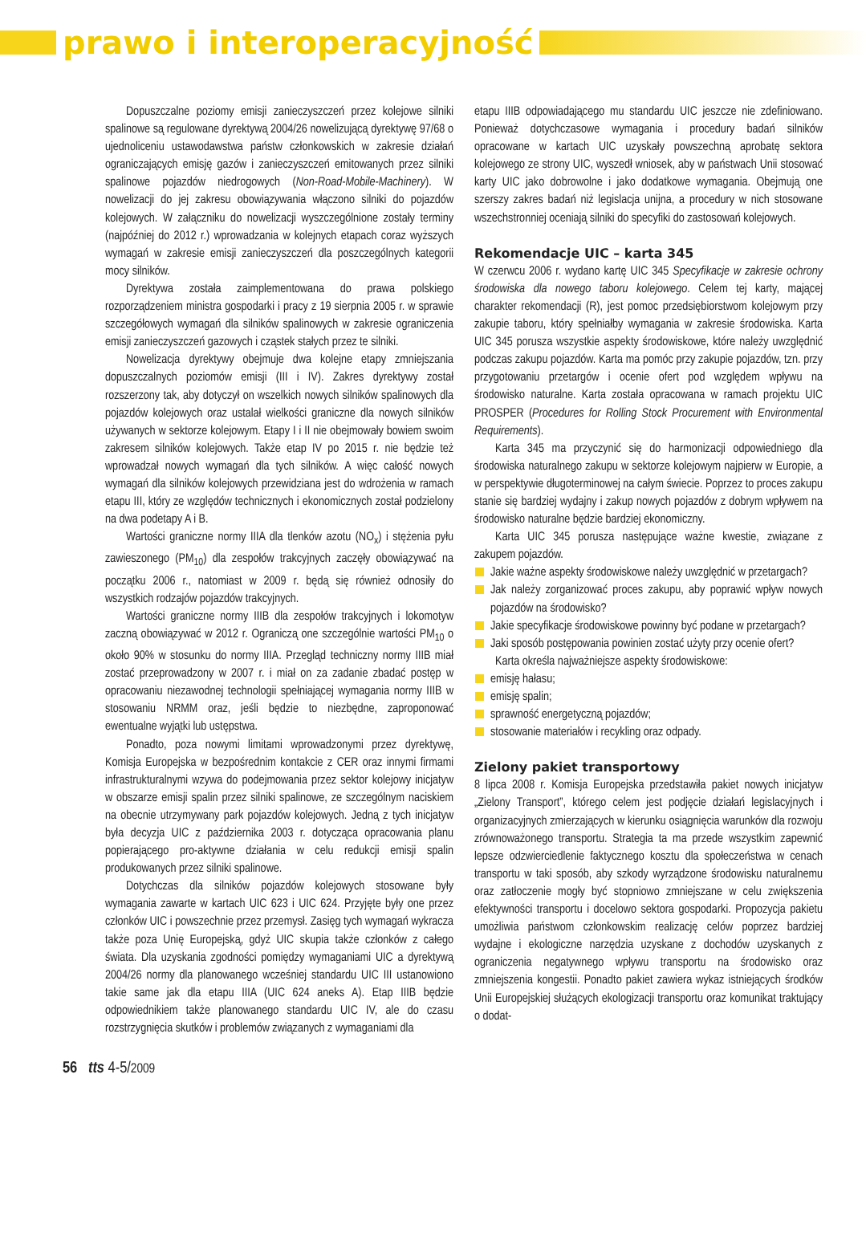prawo i interoperacyjność
Dopuszczalne poziomy emisji zanieczyszczeń przez kolejowe silniki spalinowe są regulowane dyrektywą 2004/26 nowelizującą dyrektywę 97/68 o ujednoliceniu ustawodawstwa państw członkowskich w zakresie działań ograniczających emisję gazów i zanieczyszczeń emitowanych przez silniki spalinowe pojazdów niedrogowych (Non-Road-Mobile-Machinery). W nowelizacji do jej zakresu obowiązywania włączono silniki do pojazdów kolejowych. W załączniku do nowelizacji wyszczególnione zostały terminy (najpóźniej do 2012 r.) wprowadzania w kolejnych etapach coraz wyższych wymagań w zakresie emisji zanieczyszczeń dla poszczególnych kategorii mocy silników.
Dyrektywa została zaimplementowana do prawa polskiego rozporządzeniem ministra gospodarki i pracy z 19 sierpnia 2005 r. w sprawie szczegółowych wymagań dla silników spalinowych w zakresie ograniczenia emisji zanieczyszczeń gazowych i cząstek stałych przez te silniki.
Nowelizacja dyrektywy obejmuje dwa kolejne etapy zmniejszania dopuszczalnych poziomów emisji (III i IV). Zakres dyrektywy został rozszerzony tak, aby dotyczył on wszelkich nowych silników spalinowych dla pojazdów kolejowych oraz ustalał wielkości graniczne dla nowych silników używanych w sektorze kolejowym. Etapy I i II nie obejmowały bowiem swoim zakresem silników kolejowych. Także etap IV po 2015 r. nie będzie też wprowadzał nowych wymagań dla tych silników. A więc całość nowych wymagań dla silników kolejowych przewidziana jest do wdrożenia w ramach etapu III, który ze względów technicznych i ekonomicznych został podzielony na dwa podetapy A i B.
Wartości graniczne normy IIIA dla tlenków azotu (NO<sub>x</sub>) i stężenia pyłu zawieszonego (PM<sub>10</sub>) dla zespołów trakcyjnych zaczęły obowiązywać na początku 2006 r., natomiast w 2009 r. będą się również odnosiły do wszystkich rodzajów pojazdów trakcyjnych.
Wartości graniczne normy IIIB dla zespołów trakcyjnych i lokomotyw zaczną obowiązywać w 2012 r. Ograniczą one szczególnie wartości PM<sub>10</sub> o około 90% w stosunku do normy IIIA. Przegląd techniczny normy IIIB miał zostać przeprowadzony w 2007 r. i miał on za zadanie zbadać postęp w opracowaniu niezawodnej technologii spełniającej wymagania normy IIIB w stosowaniu NRMM oraz, jeśli będzie to niezbędne, zaproponować ewentualne wyjątki lub ustępstwa.
Ponadto, poza nowymi limitami wprowadzonymi przez dyrektywę, Komisja Europejska w bezpośrednim kontakcie z CER oraz innymi firmami infrastrukturalnymi wzywa do podejmowania przez sektor kolejowy inicjatyw w obszarze emisji spalin przez silniki spalinowe, ze szczególnym naciskiem na obecnie utrzymywany park pojazdów kolejowych. Jedną z tych inicjatyw była decyzja UIC z października 2003 r. dotycząca opracowania planu popierającego pro-aktywne działania w celu redukcji emisji spalin produkowanych przez silniki spalinowe.
Dotychczas dla silników pojazdów kolejowych stosowane były wymagania zawarte w kartach UIC 623 i UIC 624. Przyjęte były one przez członków UIC i powszechnie przez przemysł. Zasięg tych wymagań wykracza także poza Unię Europejską, gdyż UIC skupia także członków z całego świata. Dla uzyskania zgodności pomiędzy wymaganiami UIC a dyrektywą 2004/26 normy dla planowanego wcześniej standardu UIC III ustanowiono takie same jak dla etapu IIIA (UIC 624 aneks A). Etap IIIB będzie odpowiednikiem także planowanego standardu UIC IV, ale do czasu rozstrzygnięcia skutków i problemów związanych z wymaganiami dla
etapu IIIB odpowiadającego mu standardu UIC jeszcze nie zdefiniowano. Ponieważ dotychczasowe wymagania i procedury badań silników opracowane w kartach UIC uzyskały powszechną aprobatę sektora kolejowego ze strony UIC, wyszedł wniosek, aby w państwach Unii stosować karty UIC jako dobrowolne i jako dodatkowe wymagania. Obejmują one szerszy zakres badań niż legislacja unijna, a procedury w nich stosowane wszechstronniej oceniają silniki do specyfiki do zastosowań kolejowych.
Rekomendacje UIC – karta 345
W czerwcu 2006 r. wydano kartę UIC 345 Specyfikacje w zakresie ochrony środowiska dla nowego taboru kolejowego. Celem tej karty, mającej charakter rekomendacji (R), jest pomoc przedsiębiorstwom kolejowym przy zakupie taboru, który spełniałby wymagania w zakresie środowiska. Karta UIC 345 porusza wszystkie aspekty środowiskowe, które należy uwzględnić podczas zakupu pojazdów. Karta ma pomóc przy zakupie pojazdów, tzn. przy przygotowaniu przetargów i ocenie ofert pod względem wpływu na środowisko naturalne. Karta została opracowana w ramach projektu UIC PROSPER (Procedures for Rolling Stock Procurement with Environmental Requirements).
Karta 345 ma przyczynić się do harmonizacji odpowiedniego dla środowiska naturalnego zakupu w sektorze kolejowym najpierw w Europie, a w perspektywie długoterminowej na całym świecie. Poprzez to proces zakupu stanie się bardziej wydajny i zakup nowych pojazdów z dobrym wpływem na środowisko naturalne będzie bardziej ekonomiczny.
Karta UIC 345 porusza następujące ważne kwestie, związane z zakupem pojazdów.
Jakie ważne aspekty środowiskowe należy uwzględnić w przetargach?
Jak należy zorganizować proces zakupu, aby poprawić wpływ nowych pojazdów na środowisko?
Jakie specyfikacje środowiskowe powinny być podane w przetargach?
Jaki sposób postępowania powinien zostać użyty przy ocenie ofert?
Karta określa najważniejsze aspekty środowiskowe:
emisję hałasu;
emisję spalin;
sprawność energetyczną pojazdów;
stosowanie materiałów i recykling oraz odpady.
Zielony pakiet transportowy
8 lipca 2008 r. Komisja Europejska przedstawiła pakiet nowych inicjatyw „Zielony Transport”, którego celem jest podjęcie działań legislacyjnych i organizacyjnych zmierzających w kierunku osiągnięcia warunków dla rozwoju zrównoważonego transportu. Strategia ta ma przede wszystkim zapewnić lepsze odzwierciedlenie faktycznego kosztu dla społeczeństwa w cenach transportu w taki sposób, aby szkody wyrządzone środowisku naturalnemu oraz zatłoczenie mogły być stopniowo zmniejszane w celu zwiększenia efektywności transportu i docelowo sektora gospodarki. Propozycja pakietu umożliwia państwom członkowskim realizację celów poprzez bardziej wydajne i ekologiczne narzędzia uzyskane z dochodów uzyskanych z ograniczenia negatywnego wpływu transportu na środowisko oraz zmniejszenia kongestii. Ponadto pakiet zawiera wykaz istniejących środków Unii Europejskiej służących ekologizacji transportu oraz komunikat traktujący o dodat-
56 tts 4-5/2009